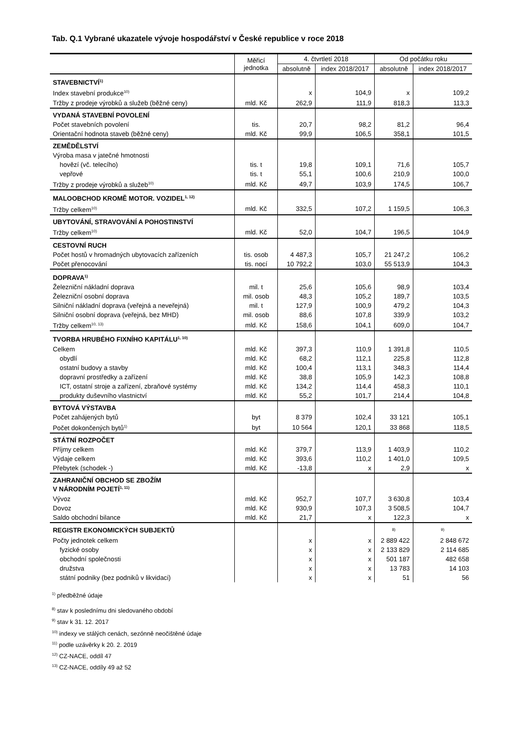Tab. Q.1 Vybrané ukazatele vývoje hospodářství v České republice v roce 2018
| | Měřicí jednotka | 4. čtvrtletí 2018 | | Od počátku roku | |
| --- | --- | --- | --- | --- | --- |
| | | absolutně | index 2018/2017 | absolutně | index 2018/2017 |
| STAVEBNICTVÍ<sup>1)</sup> | | | | | |
| Index stavební produkce<sup>10)</sup> | | x | 104,9 | x | 109,2 |
| Tržby z prodeje výrobků a služeb (běžné ceny) | mld. Kč | 262,9 | 111,9 | 818,3 | 113,3 |
| VYDANÁ STAVEBNÍ POVOLENÍ | | | | | |
| Počet stavebních povolení | tis. | 20,7 | 98,2 | 81,2 | 96,4 |
| Orientační hodnota staveb (běžné ceny) | mld. Kč | 99,9 | 106,5 | 358,1 | 101,5 |
| ZEMĚDĚLSTVÍ | | | | | |
| Výroba masa v jatečné hmotnosti | | | | | |
| hovězí (vč. telecího) | tis. t | 19,8 | 109,1 | 71,6 | 105,7 |
| vepřové | tis. t | 55,1 | 100,6 | 210,9 | 100,0 |
| Tržby z prodeje výrobků a služeb<sup>10)</sup> | mld. Kč | 49,7 | 103,9 | 174,5 | 106,7 |
| MALOOBCHOD KROMĚ MOTOR. VOZIDEL<sup>1, 12)</sup> | | | | | |
| Tržby celkem<sup>10)</sup> | mld. Kč | 332,5 | 107,2 | 1 159,5 | 106,3 |
| UBYTOVÁNÍ, STRAVOVÁNÍ A POHOSTINSTVÍ | | | | | |
| Tržby celkem<sup>10)</sup> | mld. Kč | 52,0 | 104,7 | 196,5 | 104,9 |
| CESTOVNÍ RUCH | | | | | |
| Počet hostů v hromadných ubytovacích zařízeních | tis. osob | 4 487,3 | 105,7 | 21 247,2 | 106,2 |
| Počet přenocování | tis. nocí | 10 792,2 | 103,0 | 55 513,9 | 104,3 |
| DOPRAVA<sup>1)</sup> | | | | | |
| Železniční nákladní doprava | mil. t | 25,6 | 105,6 | 98,9 | 103,4 |
| Železniční osobní doprava | mil. osob | 48,3 | 105,2 | 189,7 | 103,5 |
| Silniční nákladní doprava (veřejná a neveřejná) | mil. t | 127,9 | 100,9 | 479,2 | 104,3 |
| Silniční osobní doprava (veřejná, bez MHD) | mil. osob | 88,6 | 107,8 | 339,9 | 103,2 |
| Tržby celkem<sup>10, 13)</sup> | mld. Kč | 158,6 | 104,1 | 609,0 | 104,7 |
| TVORBA HRUBÉHO FIXNÍHO KAPITÁLU<sup>1, 10)</sup> | | | | | |
| Celkem | mld. Kč | 397,3 | 110,9 | 1 391,8 | 110,5 |
| obydlí | mld. Kč | 68,2 | 112,1 | 225,8 | 112,8 |
| ostatní budovy a stavby | mld. Kč | 100,4 | 113,1 | 348,3 | 114,4 |
| dopravní prostředky a zařízení | mld. Kč | 38,8 | 105,9 | 142,3 | 108,8 |
| ICT, ostatní stroje a zařízení, zbraňové systémy | mld. Kč | 134,2 | 114,4 | 458,3 | 110,1 |
| produkty duševního vlastnictví | mld. Kč | 55,2 | 101,7 | 214,4 | 104,8 |
| BYTOVÁ VÝSTAVBA | | | | | |
| Počet zahájených bytů | byt | 8 379 | 102,4 | 33 121 | 105,1 |
| Počet dokončených bytů<sup>1)</sup> | byt | 10 564 | 120,1 | 33 868 | 118,5 |
| STÁTNÍ ROZPOČET | | | | | |
| Příjmy celkem | mld. Kč | 379,7 | 113,9 | 1 403,9 | 110,2 |
| Výdaje celkem | mld. Kč | 393,6 | 110,2 | 1 401,0 | 109,5 |
| Přebytek (schodek -) | mld. Kč | -13,8 | x | 2,9 | x |
| ZAHRANIČNÍ OBCHOD SE ZBOŽÍM V NÁRODNÍM POJETÍ<sup>1, 11)</sup> | | | | | |
| Vývoz | mld. Kč | 952,7 | 107,7 | 3 630,8 | 103,4 |
| Dovoz | mld. Kč | 930,9 | 107,3 | 3 508,5 | 104,7 |
| Saldo obchodní bilance | mld. Kč | 21,7 | x | 122,3 | x |
| REGISTR EKONOMICKÝCH SUBJEKTŮ | | | | <sup>8)</sup> | <sup>9)</sup> |
| Počty jednotek celkem | | x | x | 2 889 422 | 2 848 672 |
| fyzické osoby | | x | x | 2 133 829 | 2 114 685 |
| obchodní společnosti | | x | x | 501 187 | 482 658 |
| družstva | | x | x | 13 783 | 14 103 |
| státní podniky (bez podniků v likvidaci) | | x | x | 51 | 56 |
<sup>1)</sup> předběžné údaje
<sup>8)</sup> stav k poslednímu dni sledovaného období
<sup>9)</sup> stav k 31. 12. 2017
<sup>10)</sup> indexy ve stálých cenách, sezónně neočištěné údaje
<sup>11)</sup> podle uzávěrky k 20. 2. 2019
<sup>12)</sup> CZ-NACE, oddíl 47
<sup>13)</sup> CZ-NACE, oddíly 49 až 52